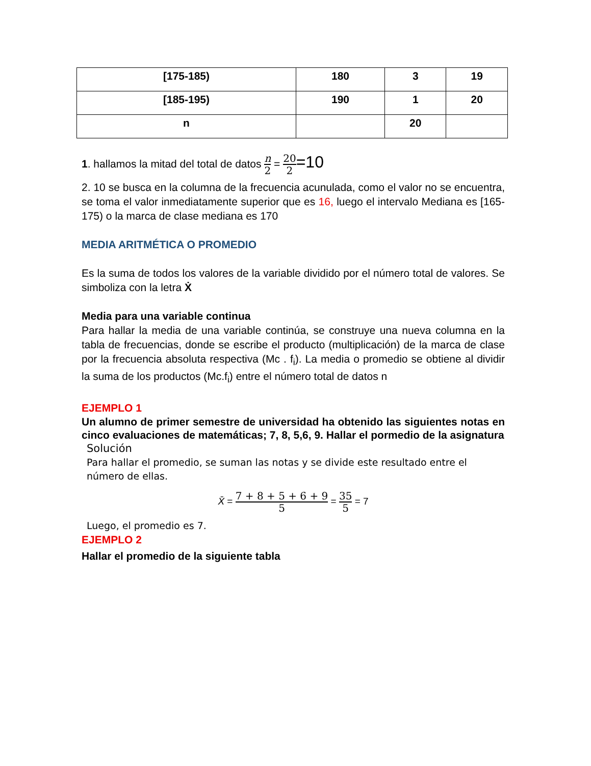| [175-185) | 180 | 3 | 19 |
| [185-195) | 190 | 1 | 20 |
| n | | 20 | |
1. hallamos la mitad del total de datos n 2 = 20 2=10
2. 10 se busca en la columna de la frecuencia acunulada, como el valor no se encuentra, se toma el valor inmediatamente superior que es 16, luego el intervalo Mediana es [165-175) o la marca de clase mediana es 170
MEDIA ARITMÉTICA O PROMEDIO
Es la suma de todos los valores de la variable dividido por el número total de valores. Se simboliza con la letra Ẋ
Media para una variable continua
Para hallar la media de una variable continúa, se construye una nueva columna en la tabla de frecuencias, donde se escribe el producto (multiplicación) de la marca de clase por la frecuencia absoluta respectiva (Mc . f<sub>i</sub>). La media o promedio se obtiene al dividir la suma de los productos (Mc.f<sub>i</sub>) entre el número total de datos n
EJEMPLO 1
Un alumno de primer semestre de universidad ha obtenido las siguientes notas en cinco evaluaciones de matemáticas; 7, 8, 5,6, 9. Hallar el pormedio de la asignatura
Solución
Para hallar el promedio, se suman las notas y se divide este resultado entre el número de ellas.
X̄ = 7 + 8 + 5 + 6 + 9 5 = 35 5 = 7
Luego, el promedio es 7.
EJEMPLO 2
Hallar el promedio de la siguiente tabla